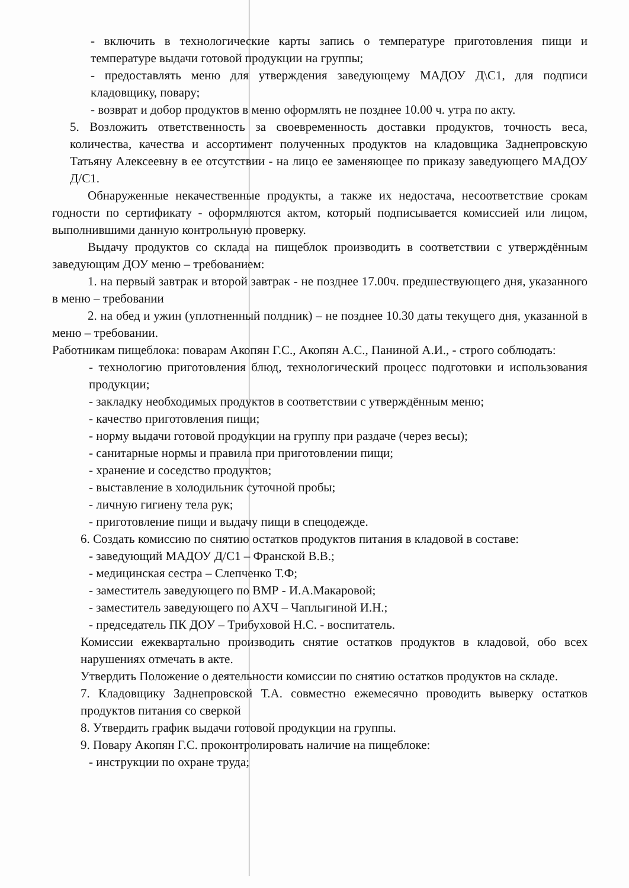- включить в технологические карты запись о температуре приготовления пищи и температуре выдачи готовой продукции на группы;
- предоставлять меню для утверждения заведующему МАДОУ Д\С1, для подписи кладовщику, повару;
- возврат и добор продуктов в меню оформлять не позднее 10.00 ч. утра по акту.
5. Возложить ответственность за своевременность доставки продуктов, точность веса, количества, качества и ассортимент полученных продуктов на кладовщика Заднепровскую Татьяну Алексеевну в ее отсутствии - на лицо ее заменяющее по приказу заведующего МАДОУ Д/С1.
Обнаруженные некачественные продукты, а также их недостача, несоответствие срокам годности по сертификату - оформляются актом, который подписывается комиссией или лицом, выполнившими данную контрольную проверку.
Выдачу продуктов со склада на пищеблок производить в соответствии с утверждённым заведующим ДОУ меню – требованием:
1. на первый завтрак и второй завтрак - не позднее 17.00ч. предшествующего дня, указанного в меню – требовании
2. на обед и ужин (уплотненный полдник) – не позднее 10.30 даты текущего дня, указанной в меню – требовании.
Работникам пищеблока: поварам Акопян Г.С., Акопян А.С., Паниной А.И., - строго соблюдать:
- технологию приготовления блюд, технологический процесс подготовки и использования продукции;
- закладку необходимых продуктов в соответствии с утверждённым меню;
- качество приготовления пищи;
- норму выдачи готовой продукции на группу при раздаче (через весы);
- санитарные нормы и правила при приготовлении пищи;
- хранение и соседство продуктов;
- выставление в холодильник суточной пробы;
- личную гигиену тела рук;
- приготовление пищи и выдачу пищи в спецодежде.
6. Создать комиссию по снятию остатков продуктов питания в кладовой в составе:
- заведующий МАДОУ Д/С1 – Франской В.В.;
- медицинская сестра – Слепченко Т.Ф;
- заместитель заведующего по ВМР - И.А.Макаровой;
- заместитель заведующего по АХЧ – Чаплыгиной И.Н.;
- председатель ПК ДОУ – Трибуховой Н.С. - воспитатель.
Комиссии ежеквартально производить снятие остатков продуктов в кладовой, обо всех нарушениях отмечать в акте.
Утвердить Положение о деятельности комиссии по снятию остатков продуктов на складе.
7. Кладовщику Заднепровской Т.А. совместно ежемесячно проводить выверку остатков продуктов питания со сверкой
8. Утвердить график выдачи готовой продукции на группы.
9. Повару Акопян Г.С. проконтролировать наличие на пищеблоке:
- инструкции по охране труда;